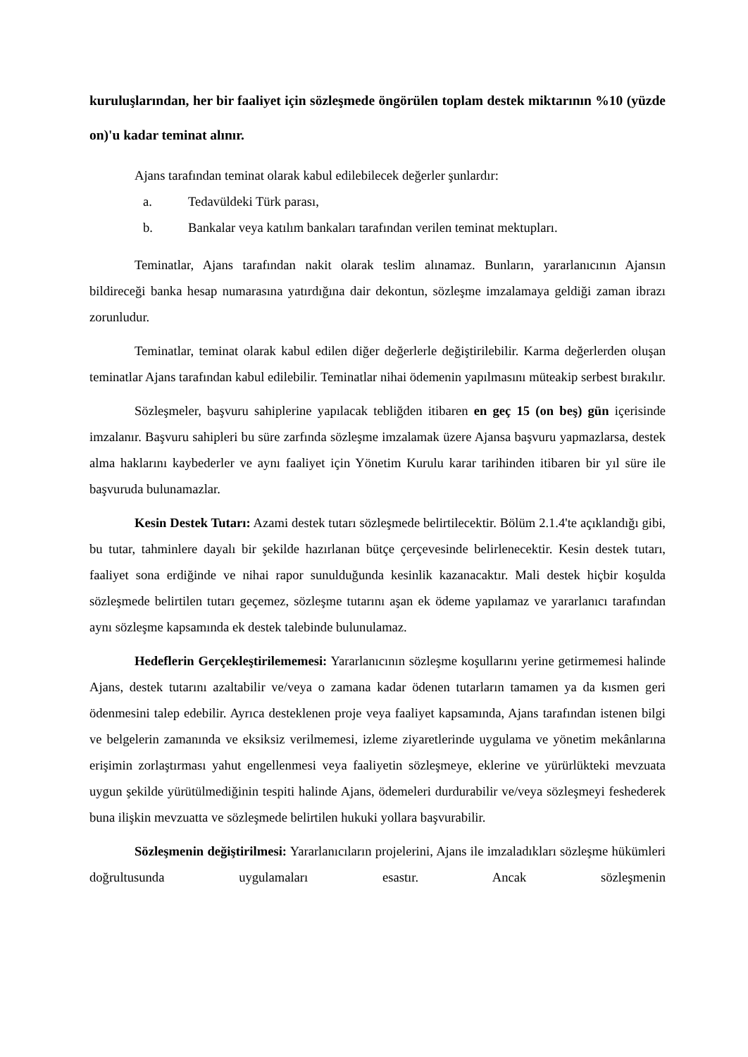kuruluşlarından, her bir faaliyet için sözleşmede öngörülen toplam destek miktarının %10 (yüzde on)'u kadar teminat alınır.
Ajans tarafından teminat olarak kabul edilebilecek değerler şunlardır:
a. Tedavüldeki Türk parası,
b. Bankalar veya katılım bankaları tarafından verilen teminat mektupları.
Teminatlar, Ajans tarafından nakit olarak teslim alınamaz. Bunların, yararlanıcının Ajansın bildireceği banka hesap numarasına yatırdığına dair dekontun, sözleşme imzalamaya geldiği zaman ibrazı zorunludur.
Teminatlar, teminat olarak kabul edilen diğer değerlerle değiştirilebilir. Karma değerlerden oluşan teminatlar Ajans tarafından kabul edilebilir. Teminatlar nihai ödemenin yapılmasını müteakip serbest bırakılır.
Sözleşmeler, başvuru sahiplerine yapılacak tebliğden itibaren en geç 15 (on beş) gün içerisinde imzalanır. Başvuru sahipleri bu süre zarfında sözleşme imzalamak üzere Ajansa başvuru yapmazlarsa, destek alma haklarını kaybederler ve aynı faaliyet için Yönetim Kurulu karar tarihinden itibaren bir yıl süre ile başvuruda bulunamazlar.
Kesin Destek Tutarı: Azami destek tutarı sözleşmede belirtilecektir. Bölüm 2.1.4'te açıklandığı gibi, bu tutar, tahminlere dayalı bir şekilde hazırlanan bütçe çerçevesinde belirlenecektir. Kesin destek tutarı, faaliyet sona erdiğinde ve nihai rapor sunulduğunda kesinlik kazanacaktır. Mali destek hiçbir koşulda sözleşmede belirtilen tutarı geçemez, sözleşme tutarını aşan ek ödeme yapılamaz ve yararlanıcı tarafından aynı sözleşme kapsamında ek destek talebinde bulunulamaz.
Hedeflerin Gerçekleştirilememesi: Yararlanıcının sözleşme koşullarını yerine getirmemesi halinde Ajans, destek tutarını azaltabilir ve/veya o zamana kadar ödenen tutarların tamamen ya da kısmen geri ödenmesini talep edebilir. Ayrıca desteklenen proje veya faaliyet kapsamında, Ajans tarafından istenen bilgi ve belgelerin zamanında ve eksiksiz verilmemesi, izleme ziyaretlerinde uygulama ve yönetim mekânlarına erişimin zorlaştırması yahut engellenmesi veya faaliyetin sözleşmeye, eklerine ve yürürlükteki mevzuata uygun şekilde yürütülmediğinin tespiti halinde Ajans, ödemeleri durdurabilir ve/veya sözleşmeyi feshederek buna ilişkin mevzuatta ve sözleşmede belirtilen hukuki yollara başvurabilir.
Sözleşmenin değiştirilmesi: Yararlanıcıların projelerini, Ajans ile imzaladıkları sözleşme hükümleri doğrultusunda uygulamaları esastır. Ancak sözleşmenin